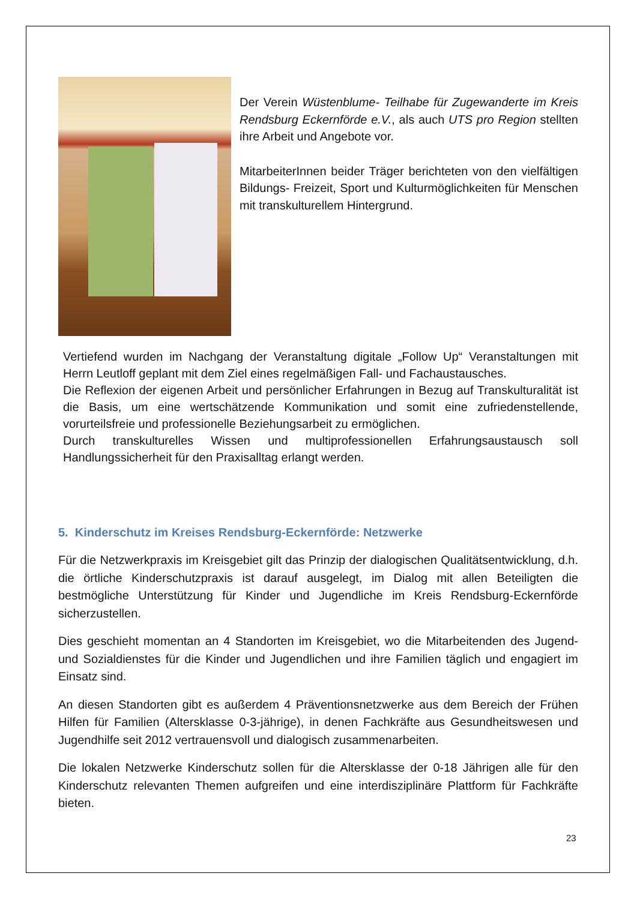Der Verein Wüstenblume- Teilhabe für Zugewanderte im Kreis Rendsburg Eckernförde e.V., als auch UTS pro Region stellten ihre Arbeit und Angebote vor.
MitarbeiterInnen beider Träger berichteten von den vielfältigen Bildungs- Freizeit, Sport und Kulturmöglichkeiten für Menschen mit transkulturellem Hintergrund.
Vertiefend wurden im Nachgang der Veranstaltung digitale „Follow Up“ Veranstaltungen mit Herrn Leutloff geplant mit dem Ziel eines regelmäßigen Fall- und Fachaustausches.
Die Reflexion der eigenen Arbeit und persönlicher Erfahrungen in Bezug auf Transkulturalität ist die Basis, um eine wertschätzende Kommunikation und somit eine zufriedenstellende, vorurteilsfreie und professionelle Beziehungsarbeit zu ermöglichen.
Durch transkulturelles Wissen und multiprofessionellen Erfahrungsaustausch soll Handlungssicherheit für den Praxisalltag erlangt werden.
5. Kinderschutz im Kreises Rendsburg-Eckernförde: Netzwerke
Für die Netzwerkpraxis im Kreisgebiet gilt das Prinzip der dialogischen Qualitätsentwicklung, d.h. die örtliche Kinderschutzpraxis ist darauf ausgelegt, im Dialog mit allen Beteiligten die bestmögliche Unterstützung für Kinder und Jugendliche im Kreis Rendsburg-Eckernförde sicherzustellen.
Dies geschieht momentan an 4 Standorten im Kreisgebiet, wo die Mitarbeitenden des Jugend- und Sozialdienstes für die Kinder und Jugendlichen und ihre Familien täglich und engagiert im Einsatz sind.
An diesen Standorten gibt es außerdem 4 Präventionsnetzwerke aus dem Bereich der Frühen Hilfen für Familien (Altersklasse 0-3-jährige), in denen Fachkräfte aus Gesundheitswesen und Jugendhilfe seit 2012 vertrauensvoll und dialogisch zusammenarbeiten.
Die lokalen Netzwerke Kinderschutz sollen für die Altersklasse der 0-18 Jährigen alle für den Kinderschutz relevanten Themen aufgreifen und eine interdisziplinäre Plattform für Fachkräfte bieten.
23